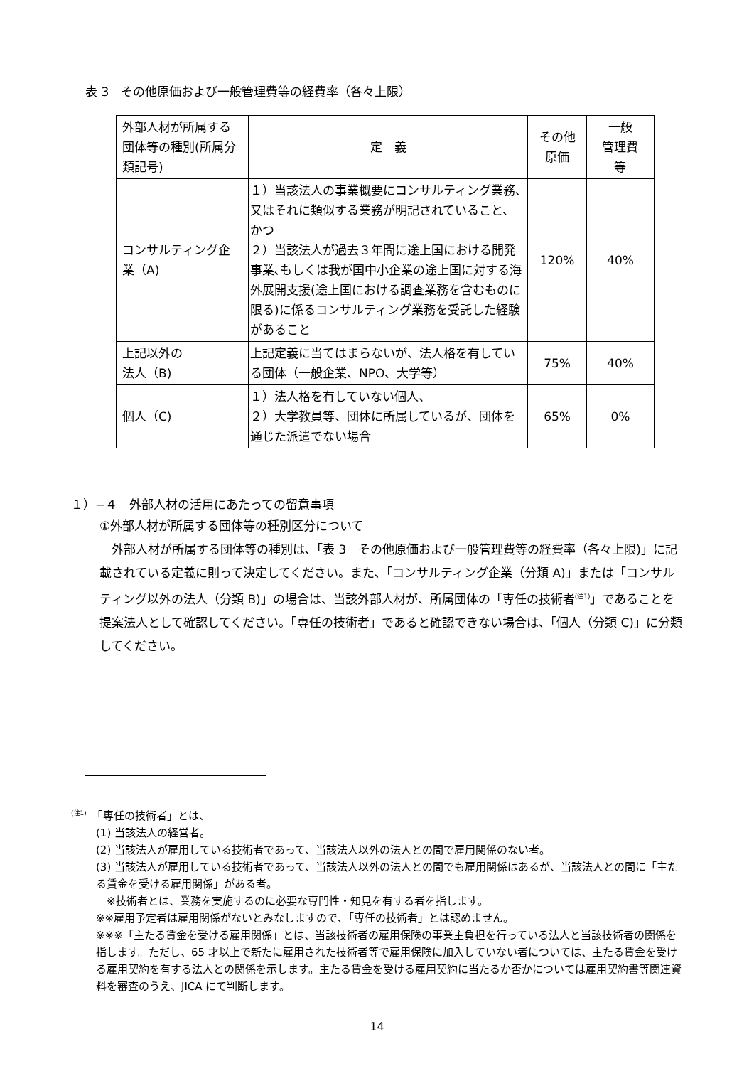表 3　その他原価および一般管理費等の経費率（各々上限）
| 外部人材が所属する団体等の種別(所属分類記号) | 定 義 | その他 原価 | 一般 管理費 等 |
| --- | --- | --- | --- |
| コンサルティング企業（A) | １）当該法人の事業概要にコンサルティング業務､又はそれに類似する業務が明記されていること、 かつ ２）当該法人が過去３年間に途上国における開発事業､もしくは我が国中小企業の途上国に対する海外展開支援(途上国における調査業務を含むものに限る)に係るコンサルティング業務を受託した経験があること | 120% | 40% |
| 上記以外の 法人（B) | 上記定義に当てはまらないが、法人格を有している団体（一般企業、NPO、大学等） | 75% | 40% |
| 個人（C) | １）法人格を有していない個人、 ２）大学教員等、団体に所属しているが、団体を通じた派遣でない場合 | 65% | 0% |
１）−４　外部人材の活用にあたっての留意事項
①外部人材が所属する団体等の種別区分について
　外部人材が所属する団体等の種別は､「表 3　その他原価および一般管理費等の経費率（各々上限)」に記載されている定義に則って決定してください。また､「コンサルティング企業（分類 A)」または「コンサルティング以外の法人（分類 B)」の場合は、当該外部人材が、所属団体の「専任の技術者<sup>(注1)</sup>」であることを提案法人として確認してください。「専任の技術者」であると確認できない場合は､「個人（分類 C)」に分類してください。
<sup>(注1)</sup>　「専任の技術者」とは、
(1) 当該法人の経営者。
(2) 当該法人が雇用している技術者であって、当該法人以外の法人との間で雇用関係のない者。
(3) 当該法人が雇用している技術者であって、当該法人以外の法人との間でも雇用関係はあるが、当該法人との間に「主たる賃金を受ける雇用関係」がある者。
　※技術者とは、業務を実施するのに必要な専門性・知見を有する者を指します。
※※雇用予定者は雇用関係がないとみなしますので､「専任の技術者」とは認めません。
※※※「主たる賃金を受ける雇用関係」とは、当該技術者の雇用保険の事業主負担を行っている法人と当該技術者の関係を指します。ただし、65 才以上で新たに雇用された技術者等で雇用保険に加入していない者については、主たる賃金を受ける雇用契約を有する法人との関係を示します。主たる賃金を受ける雇用契約に当たるか否かについては雇用契約書等関連資料を審査のうえ、JICA にて判断します。
14